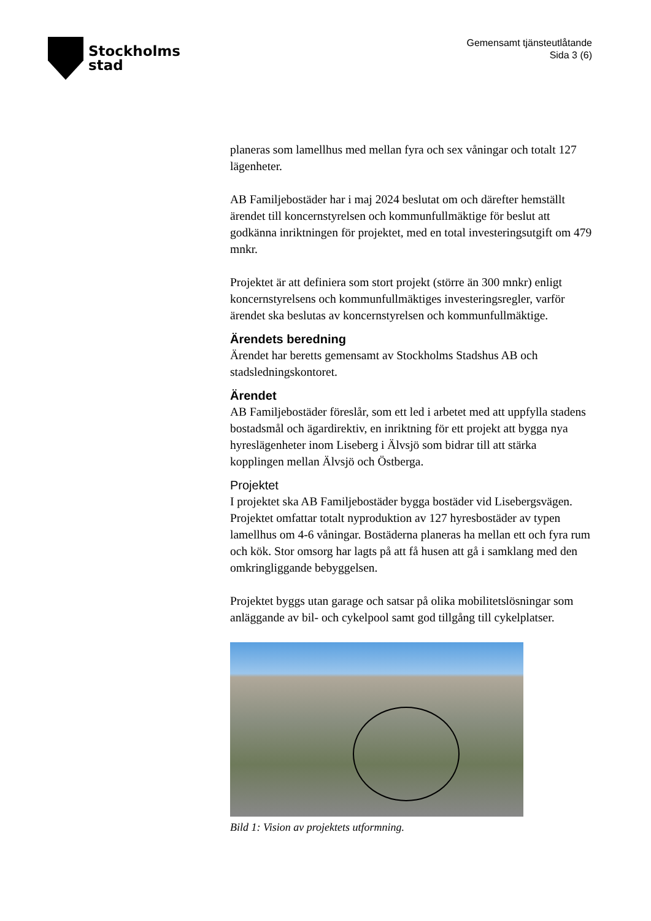Stockholms
stad
Gemensamt tjänsteutlåtande
Sida 3 (6)
planeras som lamellhus med mellan fyra och sex våningar och totalt 127 lägenheter.
AB Familjebostäder har i maj 2024 beslutat om och därefter hemställt ärendet till koncernstyrelsen och kommunfullmäktige för beslut att godkänna inriktningen för projektet, med en total investeringsutgift om 479 mnkr.
Projektet är att definiera som stort projekt (större än 300 mnkr) enligt koncernstyrelsens och kommunfullmäktiges investeringsregler, varför ärendet ska beslutas av koncernstyrelsen och kommunfullmäktige.
Ärendets beredning
Ärendet har beretts gemensamt av Stockholms Stadshus AB och stadsledningskontoret.
Ärendet
AB Familjebostäder föreslår, som ett led i arbetet med att uppfylla stadens bostadsmål och ägardirektiv, en inriktning för ett projekt att bygga nya hyreslägenheter inom Liseberg i Älvsjö som bidrar till att stärka kopplingen mellan Älvsjö och Östberga.
Projektet
I projektet ska AB Familjebostäder bygga bostäder vid Lisebergsvägen. Projektet omfattar totalt nyproduktion av 127 hyresbostäder av typen lamellhus om 4-6 våningar. Bostäderna planeras ha mellan ett och fyra rum och kök. Stor omsorg har lagts på att få husen att gå i samklang med den omkringliggande bebyggelsen.
Projektet byggs utan garage och satsar på olika mobilitetslösningar som anläggande av bil- och cykelpool samt god tillgång till cykelplatser.
Bild 1: Vision av projektets utformning.